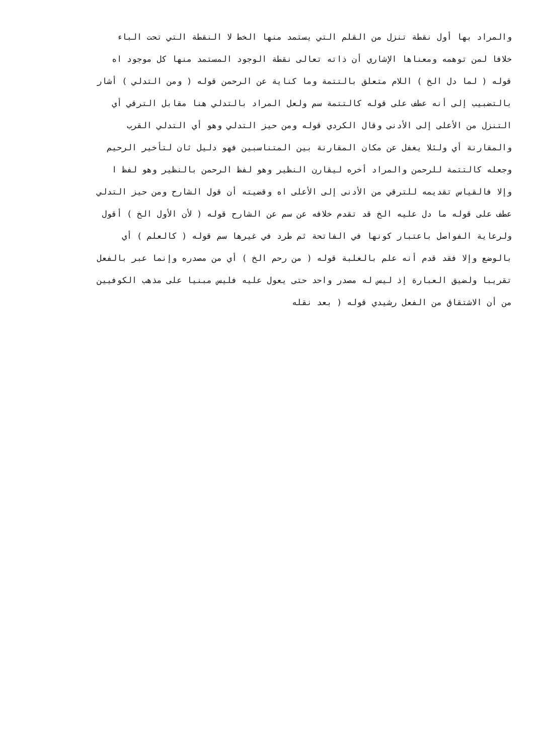والمراد بها أول نقطة تنزل من القلم التي يستمد منها الخط لا النقطة التي تحت الباء
خلافا لمن توهمه ومعناها الإشاري أن ذاته تعالى نقطة الوجود المستمد منها كل موجود اه
قوله ( لما دل الخ ) اللام متعلق بالتتمة وما كناية عن الرحمن قوله ( ومن التدلي ) أشار
بالتضبيب إلى أنه عطف على قوله كالتتمة سم ولعل المراد بالتدلي هنا مقابل الترقي أي
التنزل من الأعلى إلى الأدنى وقال الكردي قوله ومن حيز التدلي وهو أي التدلي القرب
والمقارنة أي ولئلا يغفل عن مكان المقارنة بين المتناسبين فهو دليل ثان لتأخير الرحيم
وجعله كالتتمة للرحمن والمراد أخره ليقارن النظير وهو لفظ الرحمن بالنظير وهو لفظ ا
وإلا فالقياس تقديمه للترقي من الأدنى إلى الأعلى اه وقضيته أن قول الشارح ومن حيز التدلي
عطف على قوله ما دل عليه الخ قد تقدم خلافه عن سم عن الشارح قوله ( لأن الأول الخ ) أقول
ولرعاية الفواصل باعتبار كونها في الفاتحة ثم طرد في غيرها سم قوله ( كالعلم ) أي
بالوضع وإلا فقد قدم أنه علم بالغلبة قوله ( من رحم الخ ) أي من مصدره وإنما عبر بالفعل
تقريبا ولضيق العبارة إذ ليس له مصدر واحد حتى يعول عليه فليس مبنيا على مذهب الكوفيين
من أن الاشتقاق من الفعل رشيدي قوله ( بعد نقله